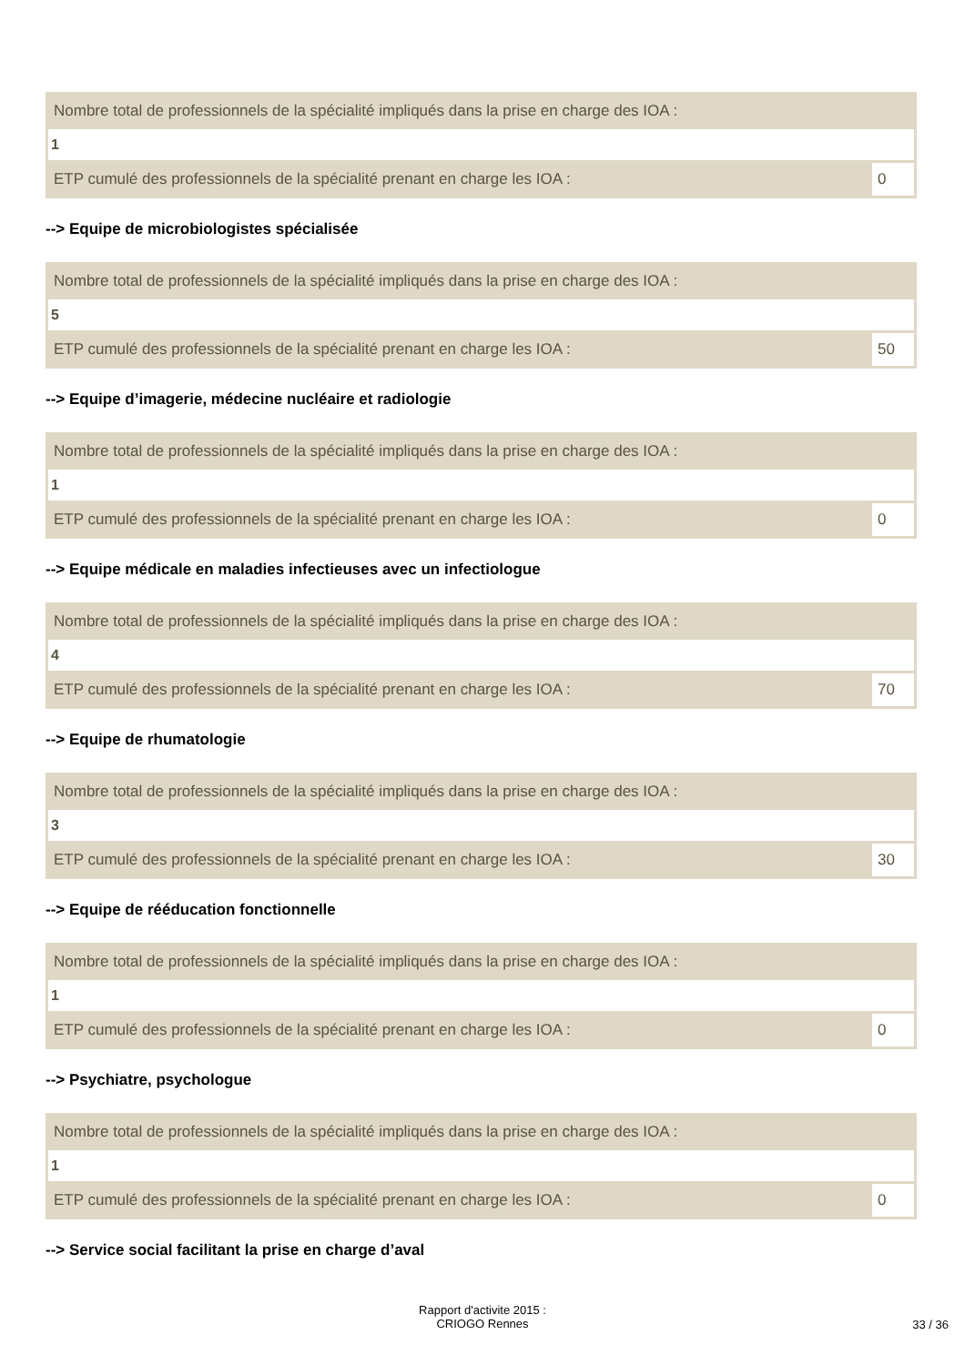Nombre total de professionnels de la spécialité impliqués dans la prise en charge des IOA :
1
ETP cumulé des professionnels de la spécialité prenant en charge les IOA : 0
--> Equipe de microbiologistes spécialisée
Nombre total de professionnels de la spécialité impliqués dans la prise en charge des IOA :
5
ETP cumulé des professionnels de la spécialité prenant en charge les IOA : 50
--> Equipe d’imagerie, médecine nucléaire et radiologie
Nombre total de professionnels de la spécialité impliqués dans la prise en charge des IOA :
1
ETP cumulé des professionnels de la spécialité prenant en charge les IOA : 0
--> Equipe médicale en maladies infectieuses avec un infectiologue
Nombre total de professionnels de la spécialité impliqués dans la prise en charge des IOA :
4
ETP cumulé des professionnels de la spécialité prenant en charge les IOA : 70
--> Equipe de rhumatologie
Nombre total de professionnels de la spécialité impliqués dans la prise en charge des IOA :
3
ETP cumulé des professionnels de la spécialité prenant en charge les IOA : 30
--> Equipe de rééducation fonctionnelle
Nombre total de professionnels de la spécialité impliqués dans la prise en charge des IOA :
1
ETP cumulé des professionnels de la spécialité prenant en charge les IOA : 0
--> Psychiatre, psychologue
Nombre total de professionnels de la spécialité impliqués dans la prise en charge des IOA :
1
ETP cumulé des professionnels de la spécialité prenant en charge les IOA : 0
--> Service social facilitant la prise en charge d’aval
Rapport d'activite 2015 :
CRIOGO Rennes
33 / 36